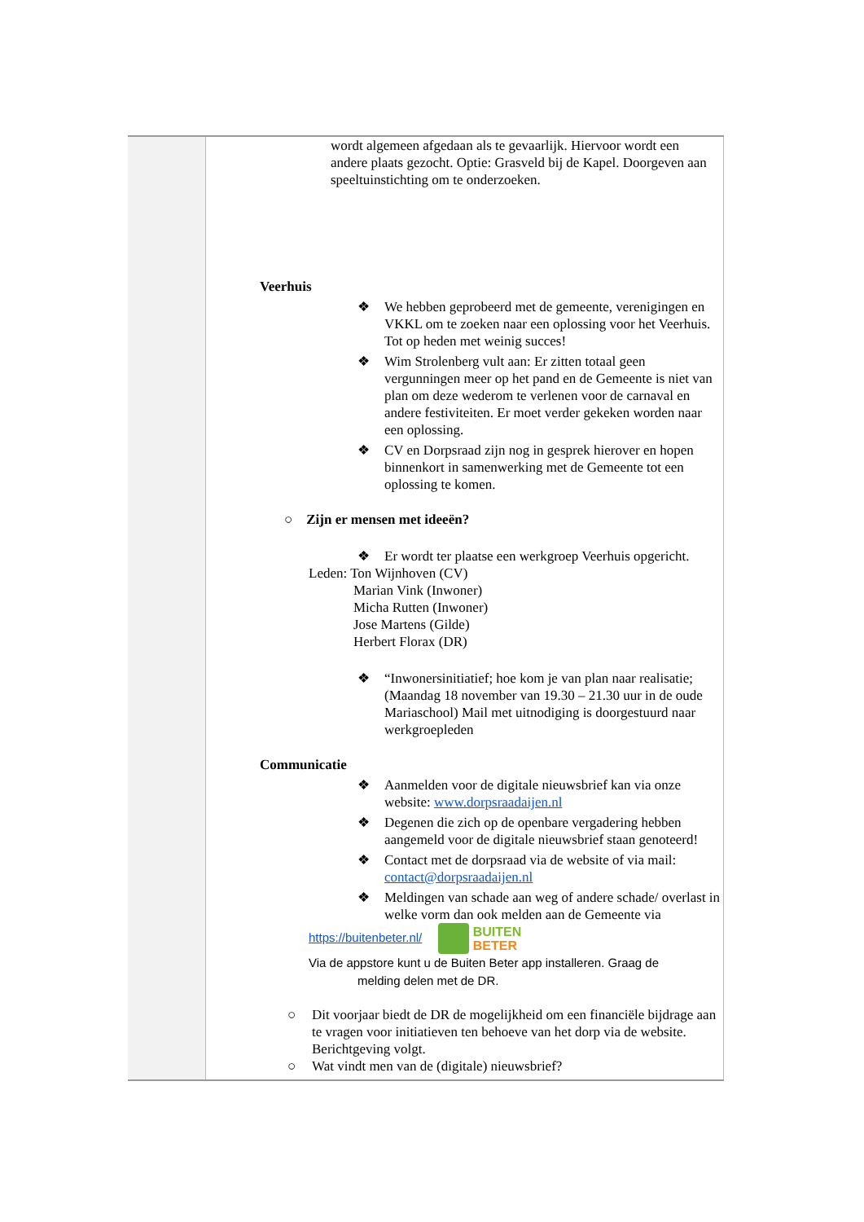| | wordt algemeen afgedaan als te gevaarlijk. Hiervoor wordt een andere plaats gezocht. Optie: Grasveld bij de Kapel. Doorgeven aan speeltuinstichting om te onderzoeken. Veerhuis ❖ We hebben geprobeerd met de gemeente, verenigingen en VKKL om te zoeken naar een oplossing voor het Veerhuis. Tot op heden met weinig succes! ❖ Wim Strolenberg vult aan: Er zitten totaal geen vergunningen meer op het pand en de Gemeente is niet van plan om deze wederom te verlenen voor de carnaval en andere festiviteiten. Er moet verder gekeken worden naar een oplossing. ❖ CV en Dorpsraad zijn nog in gesprek hierover en hopen binnenkort in samenwerking met de Gemeente tot een oplossing te komen. ○ Zijn er mensen met ideeën? ❖ Er wordt ter plaatse een werkgroep Veerhuis opgericht. Leden: Ton Wijnhoven (CV) Marian Vink (Inwoner) Micha Rutten (Inwoner) Jose Martens (Gilde) Herbert Florax (DR) ❖ “Inwonersinitiatief; hoe kom je van plan naar realisatie; (Maandag 18 november van 19.30 – 21.30 uur in de oude Mariaschool) Mail met uitnodiging is doorgestuurd naar werkgroepleden Communicatie ❖ Aanmelden voor de digitale nieuwsbrief kan via onze website: www.dorpsraadaijen.nl ❖ Degenen die zich op de openbare vergadering hebben aangemeld voor de digitale nieuwsbrief staan genoteerd! ❖ Contact met de dorpsraad via de website of via mail: contact@dorpsraadaijen.nl ❖ Meldingen van schade aan weg of andere schade/ overlast in welke vorm dan ook melden aan de Gemeente via https://buitenbeter.nl/ BUITEN BETER Via de appstore kunt u de Buiten Beter app installeren. Graag de melding delen met de DR. ○ Dit voorjaar biedt de DR de mogelijkheid om een financiële bijdrage aan te vragen voor initiatieven ten behoeve van het dorp via de website. Berichtgeving volgt. ○ Wat vindt men van de (digitale) nieuwsbrief? |